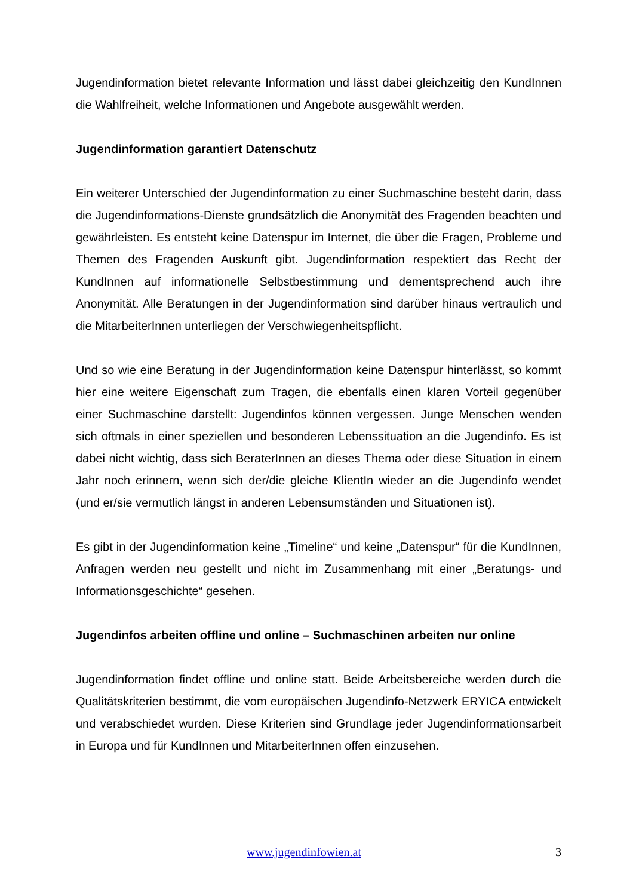Jugendinformation bietet relevante Information und lässt dabei gleichzeitig den KundInnen die Wahlfreiheit, welche Informationen und Angebote ausgewählt werden.
Jugendinformation garantiert Datenschutz
Ein weiterer Unterschied der Jugendinformation zu einer Suchmaschine besteht darin, dass die Jugendinformations-Dienste grundsätzlich die Anonymität des Fragenden beachten und gewährleisten. Es entsteht keine Datenspur im Internet, die über die Fragen, Probleme und Themen des Fragenden Auskunft gibt. Jugendinformation respektiert das Recht der KundInnen auf informationelle Selbstbestimmung und dementsprechend auch ihre Anonymität. Alle Beratungen in der Jugendinformation sind darüber hinaus vertraulich und die MitarbeiterInnen unterliegen der Verschwiegenheitspflicht.
Und so wie eine Beratung in der Jugendinformation keine Datenspur hinterlässt, so kommt hier eine weitere Eigenschaft zum Tragen, die ebenfalls einen klaren Vorteil gegenüber einer Suchmaschine darstellt: Jugendinfos können vergessen. Junge Menschen wenden sich oftmals in einer speziellen und besonderen Lebenssituation an die Jugendinfo. Es ist dabei nicht wichtig, dass sich BeraterInnen an dieses Thema oder diese Situation in einem Jahr noch erinnern, wenn sich der/die gleiche KlientIn wieder an die Jugendinfo wendet (und er/sie vermutlich längst in anderen Lebensumständen und Situationen ist).
Es gibt in der Jugendinformation keine „Timeline“ und keine „Datenspur“ für die KundInnen, Anfragen werden neu gestellt und nicht im Zusammenhang mit einer „Beratungs- und Informationsgeschichte“ gesehen.
Jugendinfos arbeiten offline und online – Suchmaschinen arbeiten nur online
Jugendinformation findet offline und online statt. Beide Arbeitsbereiche werden durch die Qualitätskriterien bestimmt, die vom europäischen Jugendinfo-Netzwerk ERYICA entwickelt und verabschiedet wurden. Diese Kriterien sind Grundlage jeder Jugendinformationsarbeit in Europa und für KundInnen und MitarbeiterInnen offen einzusehen.
www.jugendinfowien.at 3